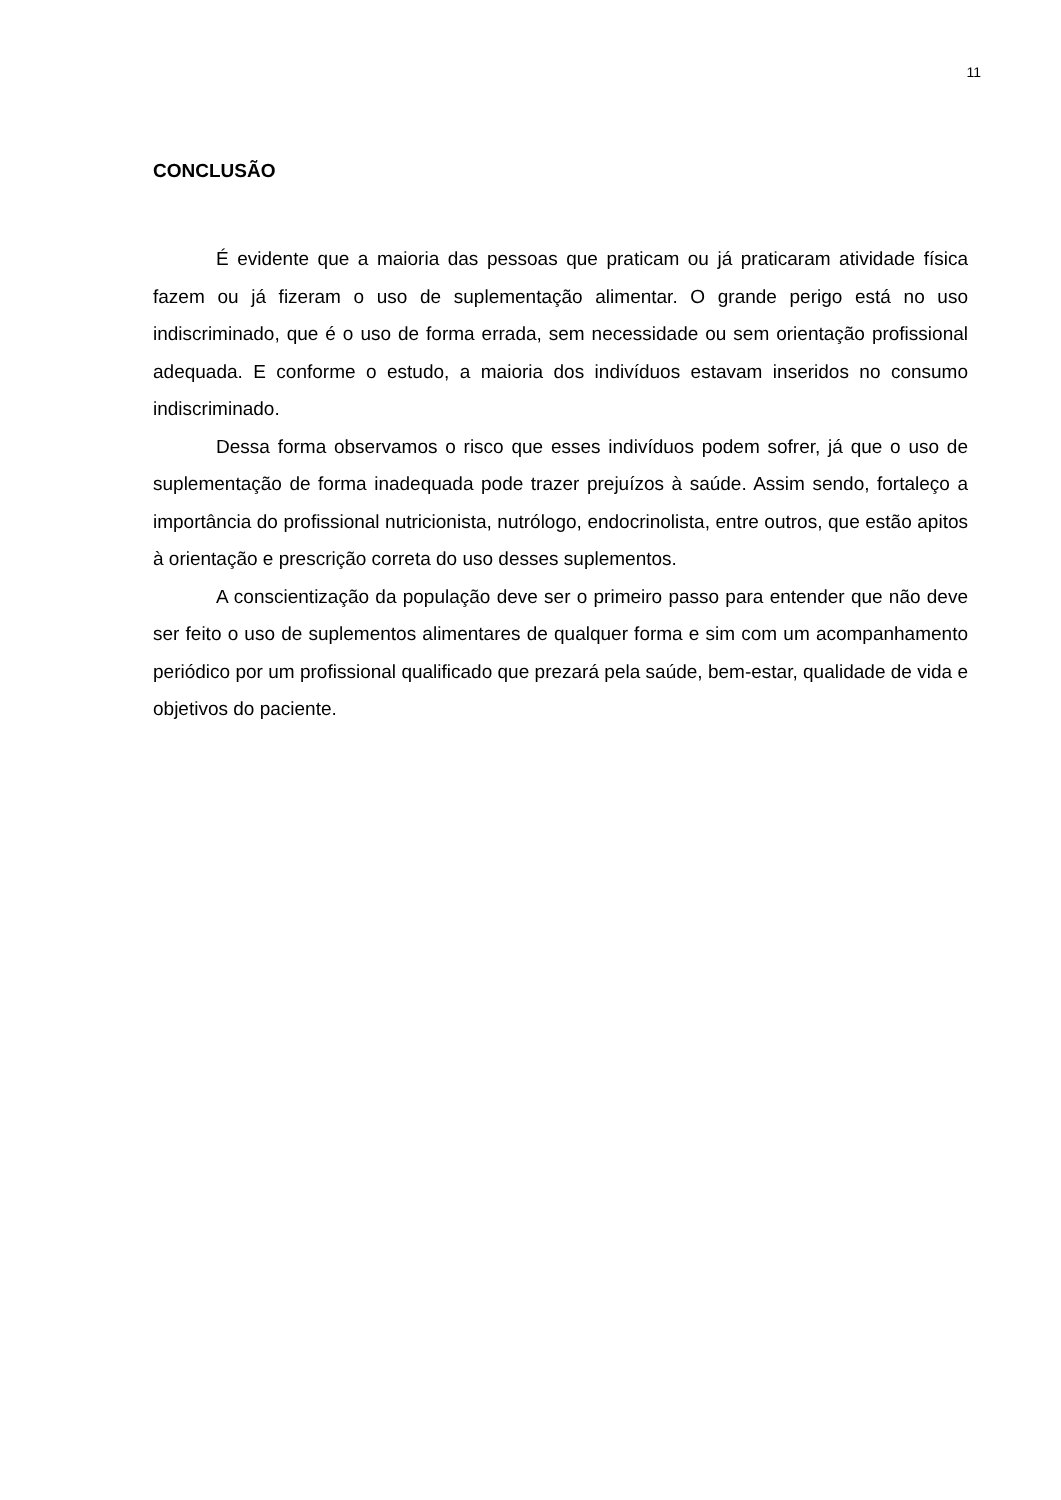11
CONCLUSÃO
É evidente que a maioria das pessoas que praticam ou já praticaram atividade física fazem ou já fizeram o uso de suplementação alimentar. O grande perigo está no uso indiscriminado, que é o uso de forma errada, sem necessidade ou sem orientação profissional adequada. E conforme o estudo, a maioria dos indivíduos estavam inseridos no consumo indiscriminado.
Dessa forma observamos o risco que esses indivíduos podem sofrer, já que o uso de suplementação de forma inadequada pode trazer prejuízos à saúde. Assim sendo, fortaleço a importância do profissional nutricionista, nutrólogo, endocrinolista, entre outros, que estão apitos à orientação e prescrição correta do uso desses suplementos.
A conscientização da população deve ser o primeiro passo para entender que não deve ser feito o uso de suplementos alimentares de qualquer forma e sim com um acompanhamento periódico por um profissional qualificado que prezará pela saúde, bem-estar, qualidade de vida e objetivos do paciente.